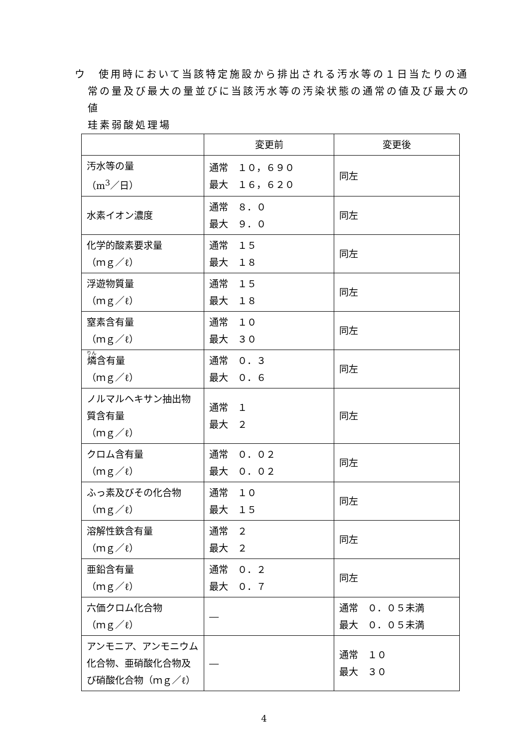ウ　使用時において当該特定施設から排出される汚水等の１日当たりの通常の量及び最大の量並びに当該汚水等の汚染状態の通常の値及び最大の値
珪素弱酸処理場
| | 変更前 | 変更後 |
| --- | --- | --- |
| 汚水等の量 （m<sup>3</sup>／日） | 通常 １０，６９０ 最大 １６，６２０ | 同左 |
| 水素イオン濃度 | 通常 ８．０ 最大 ９．０ | 同左 |
| 化学的酸素要求量 （ｍｇ／ℓ） | 通常 １５ 最大 １８ | 同左 |
| 浮遊物質量 （ｍｇ／ℓ） | 通常 １５ 最大 １８ | 同左 |
| 窒素含有量 （ｍｇ／ℓ） | 通常 １０ 最大 ３０ | 同左 |
| 燐 含有量 （ｍｇ／ℓ） | 通常 ０．３ 最大 ０．６ | 同左 |
| ノルマルヘキサン抽出物質含有量 （ｍｇ／ℓ） | 通常 １ 最大 ２ | 同左 |
| クロム含有量 （ｍｇ／ℓ） | 通常 ０．０２ 最大 ０．０２ | 同左 |
| ふっ素及びその化合物（ｍｇ／ℓ） | 通常 １０ 最大 １５ | 同左 |
| 溶解性鉄含有量 （ｍｇ／ℓ） | 通常 ２ 最大 ２ | 同左 |
| 亜鉛含有量 （ｍｇ／ℓ） | 通常 ０．２ 最大 ０．７ | 同左 |
| 六価クロム化合物 （ｍｇ／ℓ） | ― | 通常 ０．０５未満 最大 ０．０５未満 |
| アンモニア、アンモニウム化合物、亜硝酸化合物及び硝酸化合物（ｍｇ／ℓ） | ― | 通常 １０ 最大 ３０ |
4